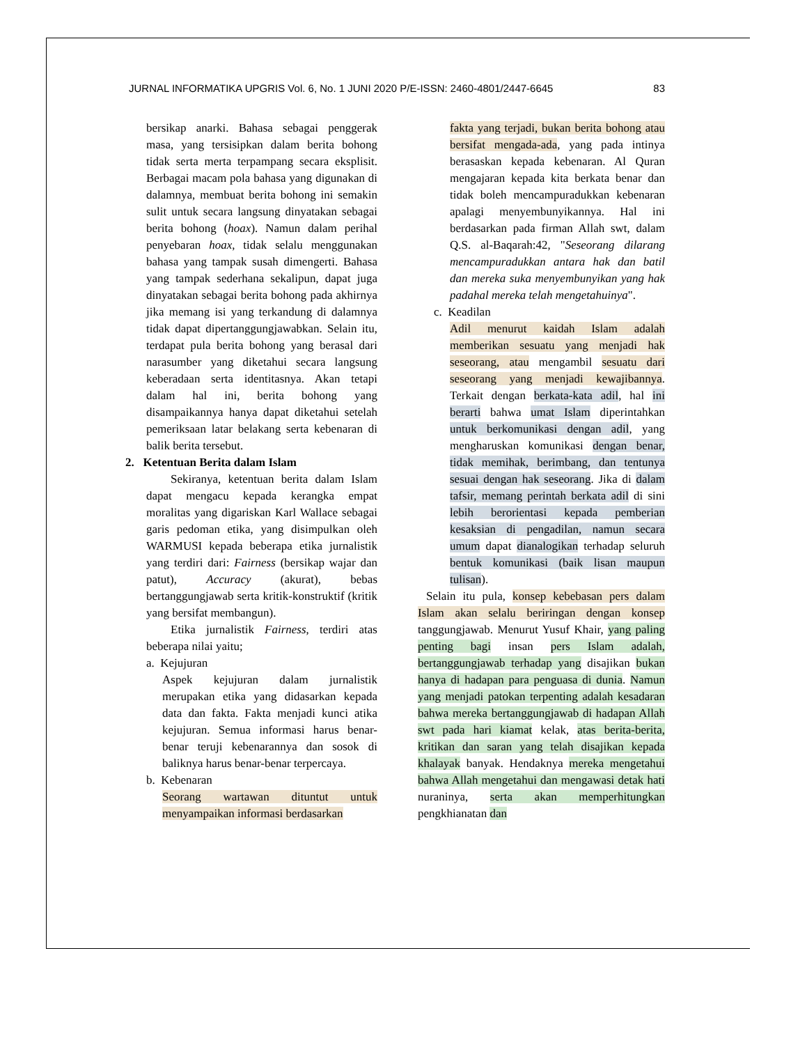JURNAL INFORMATIKA UPGRIS Vol. 6, No. 1 JUNI 2020 P/E-ISSN: 2460-4801/2447-6645 83
bersikap anarki. Bahasa sebagai penggerak masa, yang tersisipkan dalam berita bohong tidak serta merta terpampang secara eksplisit. Berbagai macam pola bahasa yang digunakan di dalamnya, membuat berita bohong ini semakin sulit untuk secara langsung dinyatakan sebagai berita bohong (hoax). Namun dalam perihal penyebaran hoax, tidak selalu menggunakan bahasa yang tampak susah dimengerti. Bahasa yang tampak sederhana sekalipun, dapat juga dinyatakan sebagai berita bohong pada akhirnya jika memang isi yang terkandung di dalamnya tidak dapat dipertanggungjawabkan. Selain itu, terdapat pula berita bohong yang berasal dari narasumber yang diketahui secara langsung keberadaan serta identitasnya. Akan tetapi dalam hal ini, berita bohong yang disampaikannya hanya dapat diketahui setelah pemeriksaan latar belakang serta kebenaran di balik berita tersebut.
2. Ketentuan Berita dalam Islam
Sekiranya, ketentuan berita dalam Islam dapat mengacu kepada kerangka empat moralitas yang digariskan Karl Wallace sebagai garis pedoman etika, yang disimpulkan oleh WARMUSI kepada beberapa etika jurnalistik yang terdiri dari: Fairness (bersikap wajar dan patut), Accuracy (akurat), bebas bertanggungjawab serta kritik-konstruktif (kritik yang bersifat membangun).
Etika jurnalistik Fairness, terdiri atas beberapa nilai yaitu;
a. Kejujuran
Aspek kejujuran dalam jurnalistik merupakan etika yang didasarkan kepada data dan fakta. Fakta menjadi kunci atika kejujuran. Semua informasi harus benar-benar teruji kebenarannya dan sosok di baliknya harus benar-benar terpercaya.
b. Kebenaran
Seorang wartawan dituntut untuk menyampaikan informasi berdasarkan
fakta yang terjadi, bukan berita bohong atau bersifat mengada-ada, yang pada intinya berasaskan kepada kebenaran. Al Quran mengajaran kepada kita berkata benar dan tidak boleh mencampuradukkan kebenaran apalagi menyembunyikannya. Hal ini berdasarkan pada firman Allah swt, dalam Q.S. al-Baqarah:42, "Seseorang dilarang mencampuradukkan antara hak dan batil dan mereka suka menyembunyikan yang hak padahal mereka telah mengetahuinya".
c. Keadilan
Adil menurut kaidah Islam adalah memberikan sesuatu yang menjadi hak seseorang, atau mengambil sesuatu dari seseorang yang menjadi kewajibannya. Terkait dengan berkata-kata adil, hal ini berarti bahwa umat Islam diperintahkan untuk berkomunikasi dengan adil, yang mengharuskan komunikasi dengan benar, tidak memihak, berimbang, dan tentunya sesuai dengan hak seseorang. Jika di dalam tafsir, memang perintah berkata adil di sini lebih berorientasi kepada pemberian kesaksian di pengadilan, namun secara umum dapat dianalogikan terhadap seluruh bentuk komunikasi (baik lisan maupun tulisan).
Selain itu pula, konsep kebebasan pers dalam Islam akan selalu beriringan dengan konsep tanggungjawab. Menurut Yusuf Khair, yang paling penting bagi insan pers Islam adalah, bertanggungjawab terhadap yang disajikan bukan hanya di hadapan para penguasa di dunia. Namun yang menjadi patokan terpenting adalah kesadaran bahwa mereka bertanggungjawab di hadapan Allah swt pada hari kiamat kelak, atas berita-berita, kritikan dan saran yang telah disajikan kepada khalayak banyak. Hendaknya mereka mengetahui bahwa Allah mengetahui dan mengawasi detak hati nuraninya, serta akan memperhitungkan pengkhianatan dan